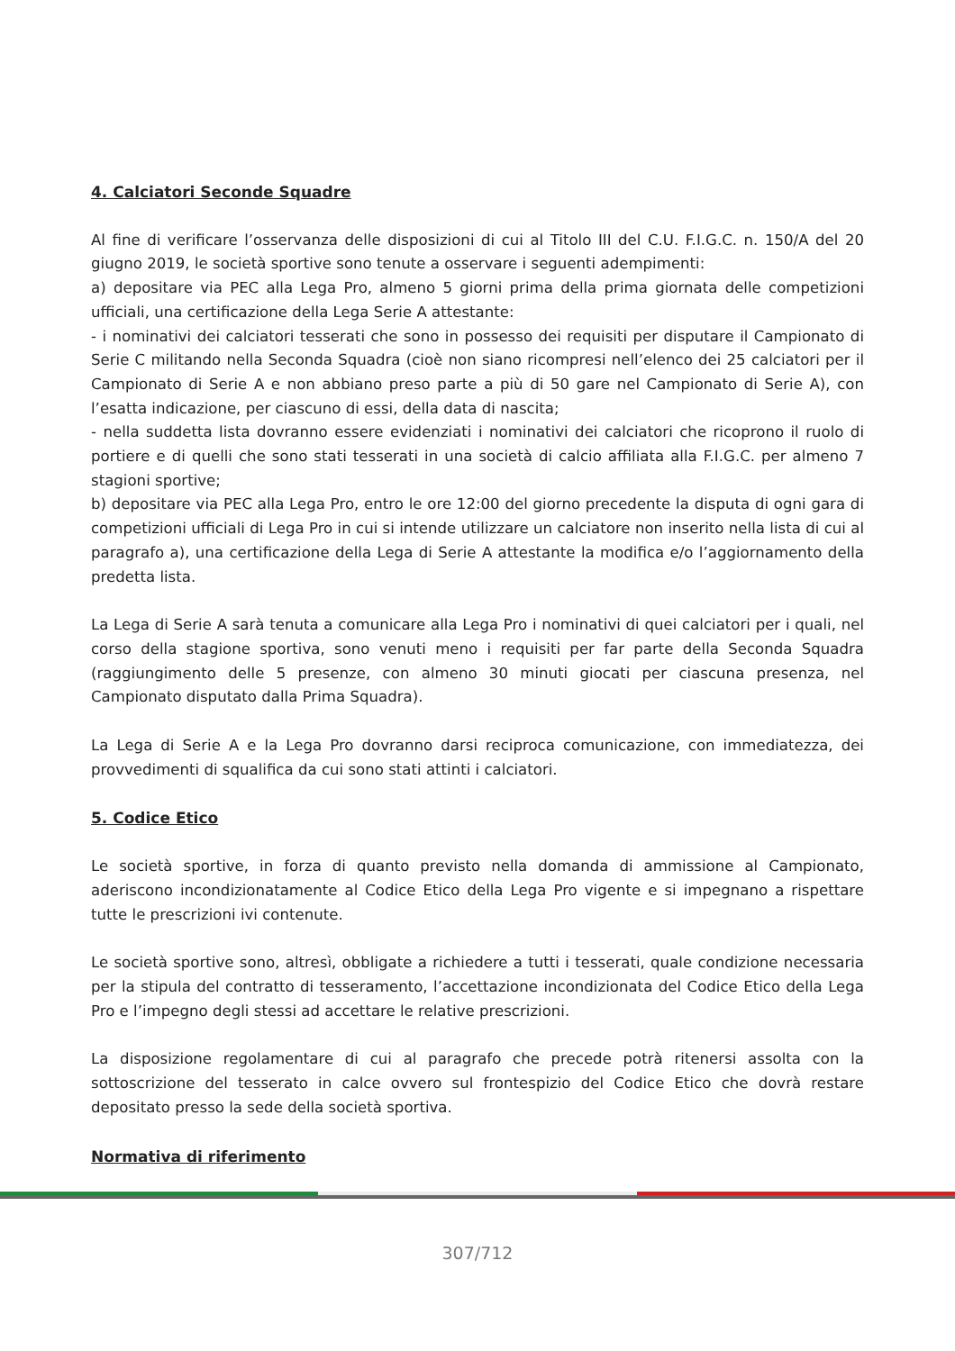4. Calciatori Seconde Squadre
Al fine di verificare l’osservanza delle disposizioni di cui al Titolo III del C.U. F.I.G.C. n. 150/A del 20 giugno 2019, le società sportive sono tenute a osservare i seguenti adempimenti:
a) depositare via PEC alla Lega Pro, almeno 5 giorni prima della prima giornata delle competizioni ufficiali, una certificazione della Lega Serie A attestante:
- i nominativi dei calciatori tesserati che sono in possesso dei requisiti per disputare il Campionato di Serie C militando nella Seconda Squadra (cioè non siano ricompresi nell’elenco dei 25 calciatori per il Campionato di Serie A e non abbiano preso parte a più di 50 gare nel Campionato di Serie A), con l’esatta indicazione, per ciascuno di essi, della data di nascita;
- nella suddetta lista dovranno essere evidenziati i nominativi dei calciatori che ricoprono il ruolo di portiere e di quelli che sono stati tesserati in una società di calcio affiliata alla F.I.G.C. per almeno 7 stagioni sportive;
b) depositare via PEC alla Lega Pro, entro le ore 12:00 del giorno precedente la disputa di ogni gara di competizioni ufficiali di Lega Pro in cui si intende utilizzare un calciatore non inserito nella lista di cui al paragrafo a), una certificazione della Lega di Serie A attestante la modifica e/o l’aggiornamento della predetta lista.
La Lega di Serie A sarà tenuta a comunicare alla Lega Pro i nominativi di quei calciatori per i quali, nel corso della stagione sportiva, sono venuti meno i requisiti per far parte della Seconda Squadra (raggiungimento delle 5 presenze, con almeno 30 minuti giocati per ciascuna presenza, nel Campionato disputato dalla Prima Squadra).
La Lega di Serie A e la Lega Pro dovranno darsi reciproca comunicazione, con immediatezza, dei provvedimenti di squalifica da cui sono stati attinti i calciatori.
5. Codice Etico
Le società sportive, in forza di quanto previsto nella domanda di ammissione al Campionato, aderiscono incondizionatamente al Codice Etico della Lega Pro vigente e si impegnano a rispettare tutte le prescrizioni ivi contenute.
Le società sportive sono, altresì, obbligate a richiedere a tutti i tesserati, quale condizione necessaria per la stipula del contratto di tesseramento, l’accettazione incondizionata del Codice Etico della Lega Pro e l’impegno degli stessi ad accettare le relative prescrizioni.
La disposizione regolamentare di cui al paragrafo che precede potrà ritenersi assolta con la sottoscrizione del tesserato in calce ovvero sul frontespizio del Codice Etico che dovrà restare depositato presso la sede della società sportiva.
Normativa di riferimento
307/712